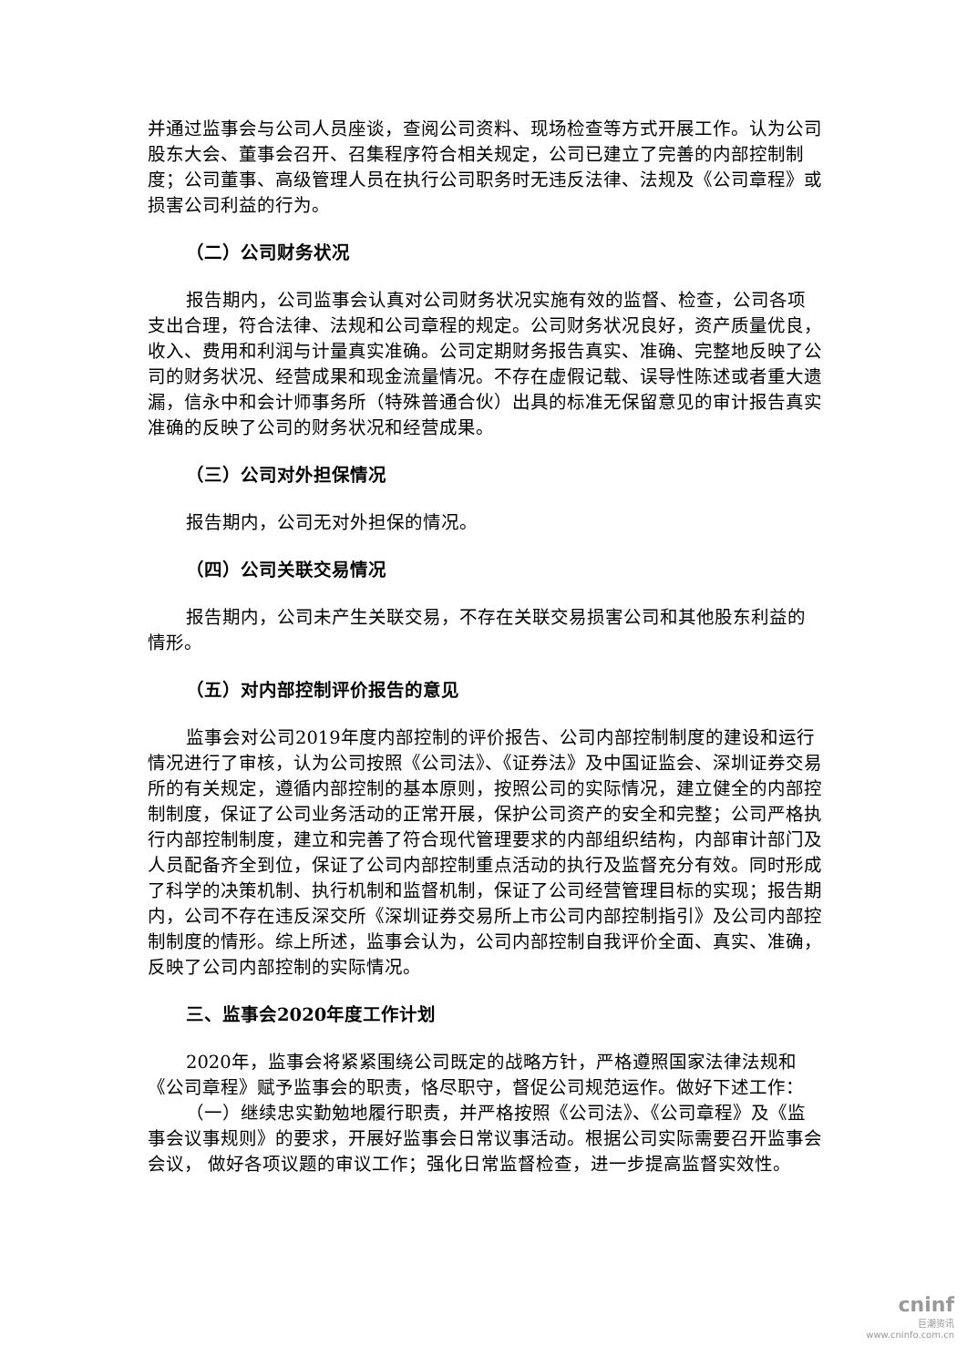并通过监事会与公司人员座谈，查阅公司资料、现场检查等方式开展工作。认为公司股东大会、董事会召开、召集程序符合相关规定，公司已建立了完善的内部控制制度；公司董事、高级管理人员在执行公司职务时无违反法律、法规及《公司章程》或损害公司利益的行为。
（二）公司财务状况
报告期内，公司监事会认真对公司财务状况实施有效的监督、检查，公司各项支出合理，符合法律、法规和公司章程的规定。公司财务状况良好，资产质量优良，收入、费用和利润与计量真实准确。公司定期财务报告真实、准确、完整地反映了公司的财务状况、经营成果和现金流量情况。不存在虚假记载、误导性陈述或者重大遗漏，信永中和会计师事务所（特殊普通合伙）出具的标准无保留意见的审计报告真实准确的反映了公司的财务状况和经营成果。
（三）公司对外担保情况
报告期内，公司无对外担保的情况。
（四）公司关联交易情况
报告期内，公司未产生关联交易，不存在关联交易损害公司和其他股东利益的情形。
（五）对内部控制评价报告的意见
监事会对公司2019年度内部控制的评价报告、公司内部控制制度的建设和运行情况进行了审核，认为公司按照《公司法》、《证券法》及中国证监会、深圳证券交易所的有关规定，遵循内部控制的基本原则，按照公司的实际情况，建立健全的内部控制制度，保证了公司业务活动的正常开展，保护公司资产的安全和完整；公司严格执行内部控制制度，建立和完善了符合现代管理要求的内部组织结构，内部审计部门及人员配备齐全到位，保证了公司内部控制重点活动的执行及监督充分有效。同时形成了科学的决策机制、执行机制和监督机制，保证了公司经营管理目标的实现；报告期内，公司不存在违反深交所《深圳证券交易所上市公司内部控制指引》及公司内部控制制度的情形。综上所述，监事会认为，公司内部控制自我评价全面、真实、准确，反映了公司内部控制的实际情况。
三、监事会2020年度工作计划
2020年，监事会将紧紧围绕公司既定的战略方针，严格遵照国家法律法规和《公司章程》赋予监事会的职责，恪尽职守，督促公司规范运作。做好下述工作：
（一）继续忠实勤勉地履行职责，并严格按照《公司法》、《公司章程》及《监事会议事规则》的要求，开展好监事会日常议事活动。根据公司实际需要召开监事会会议， 做好各项议题的审议工作；强化日常监督检查，进一步提高监督实效性。
cninf
巨潮资讯
www.cninfo.com.cn